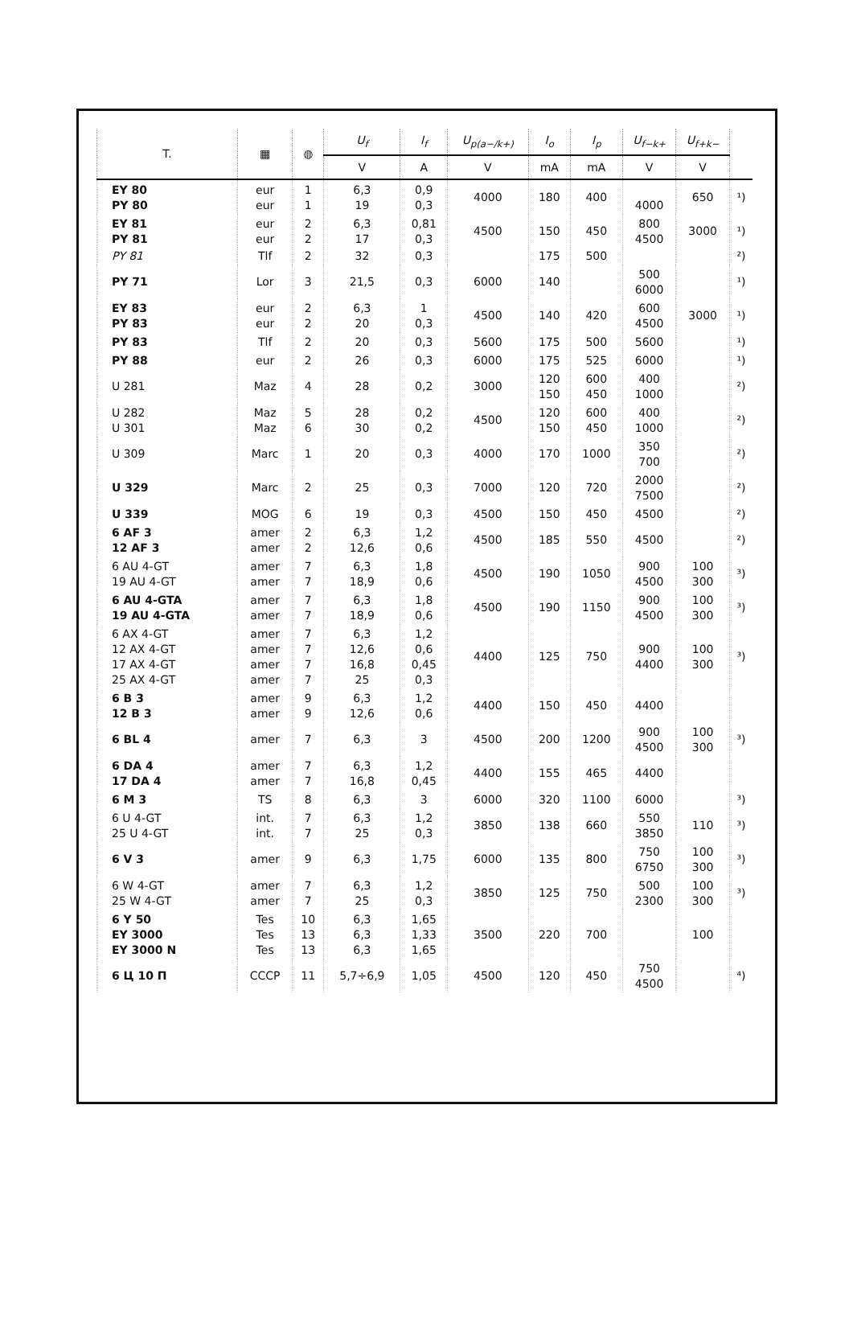| T. | ▦ | ◍ | U<sub>f</sub> | I<sub>f</sub> | U<sub>p(a−/k+)</sub> | I<sub>o</sub> | I<sub>p</sub> | U<sub>f−k+</sub> | U<sub>f+k−</sub> | |
| --- | --- | --- | --- | --- | --- | --- | --- | --- | --- | --- |
| | | | V | A | V | mA | mA | V | V | |
| EY 80 PY 80 | eur eur | 1 1 | 6,3 19 | 0,9 0,3 | 4000 | 180 | 400 | 4000 | 650 | ¹) |
| EY 81 PY 81 | eur eur | 2 2 | 6,3 17 | 0,81 0,3 | 4500 | 150 | 450 | 800 4500 | 3000 | ¹) |
| PY 81 | Tlf | 2 | 32 | 0,3 | | 175 | 500 | | | ²) |
| PY 71 | Lor | 3 | 21,5 | 0,3 | 6000 | 140 | | 500 6000 | | ¹) |
| EY 83 PY 83 | eur eur | 2 2 | 6,3 20 | 1 0,3 | 4500 | 140 | 420 | 600 4500 | 3000 | ¹) |
| PY 83 | Tlf | 2 | 20 | 0,3 | 5600 | 175 | 500 | 5600 | | ¹) |
| PY 88 | eur | 2 | 26 | 0,3 | 6000 | 175 | 525 | 6000 | | ¹) |
| U 281 | Maz | 4 | 28 | 0,2 | 3000 | 120 150 | 600 450 | 400 1000 | | ²) |
| U 282 U 301 | Maz Maz | 5 6 | 28 30 | 0,2 0,2 | 4500 | 120 150 | 600 450 | 400 1000 | | ²) |
| U 309 | Marc | 1 | 20 | 0,3 | 4000 | 170 | 1000 | 350 700 | | ²) |
| U 329 | Marc | 2 | 25 | 0,3 | 7000 | 120 | 720 | 2000 7500 | | ²) |
| U 339 | MOG | 6 | 19 | 0,3 | 4500 | 150 | 450 | 4500 | | ²) |
| 6 AF 3 12 AF 3 | amer amer | 2 2 | 6,3 12,6 | 1,2 0,6 | 4500 | 185 | 550 | 4500 | | ²) |
| 6 AU 4-GT 19 AU 4-GT | amer amer | 7 7 | 6,3 18,9 | 1,8 0,6 | 4500 | 190 | 1050 | 900 4500 | 100 300 | ³) |
| 6 AU 4-GTA 19 AU 4-GTA | amer amer | 7 7 | 6,3 18,9 | 1,8 0,6 | 4500 | 190 | 1150 | 900 4500 | 100 300 | ³) |
| 6 AX 4-GT 12 AX 4-GT 17 AX 4-GT 25 AX 4-GT | amer amer amer amer | 7 7 7 7 | 6,3 12,6 16,8 25 | 1,2 0,6 0,45 0,3 | 4400 | 125 | 750 | 900 4400 | 100 300 | ³) |
| 6 B 3 12 B 3 | amer amer | 9 9 | 6,3 12,6 | 1,2 0,6 | 4400 | 150 | 450 | 4400 | | |
| 6 BL 4 | amer | 7 | 6,3 | 3 | 4500 | 200 | 1200 | 900 4500 | 100 300 | ³) |
| 6 DA 4 17 DA 4 | amer amer | 7 7 | 6,3 16,8 | 1,2 0,45 | 4400 | 155 | 465 | 4400 | | |
| 6 M 3 | TS | 8 | 6,3 | 3 | 6000 | 320 | 1100 | 6000 | | ³) |
| 6 U 4-GT 25 U 4-GT | int. int. | 7 7 | 6,3 25 | 1,2 0,3 | 3850 | 138 | 660 | 550 3850 | 110 | ³) |
| 6 V 3 | amer | 9 | 6,3 | 1,75 | 6000 | 135 | 800 | 750 6750 | 100 300 | ³) |
| 6 W 4-GT 25 W 4-GT | amer amer | 7 7 | 6,3 25 | 1,2 0,3 | 3850 | 125 | 750 | 500 2300 | 100 300 | ³) |
| 6 Y 50 EY 3000 EY 3000 N | Tes Tes Tes | 10 13 13 | 6,3 6,3 6,3 | 1,65 1,33 1,65 | 3500 | 220 | 700 | | 100 | |
| 6 Ц 10 П | CCCP | 11 | 5,7÷6,9 | 1,05 | 4500 | 120 | 450 | 750 4500 | | ⁴) |